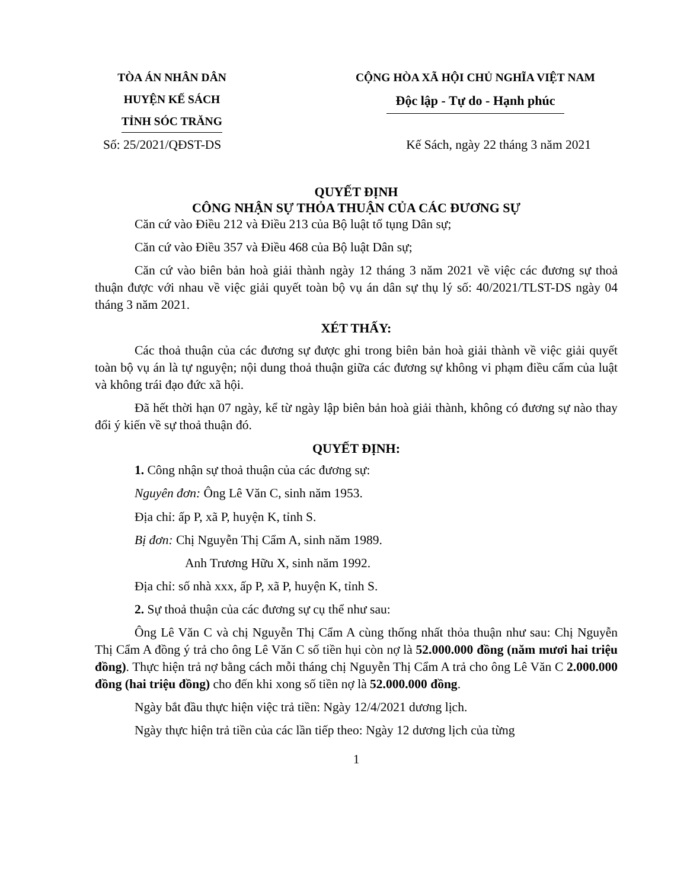TÒA ÁN NHÂN DÂN
HUYỆN KẾ SÁCH
TỈNH SÓC TRĂNG
CỘNG HÒA XÃ HỘI CHỦ NGHĨA VIỆT NAM
Độc lập - Tự do - Hạnh phúc
Số: 25/2021/QĐST-DS Kế Sách, ngày 22 tháng 3 năm 2021
QUYẾT ĐỊNH
CÔNG NHẬN SỰ THỎA THUẬN CỦA CÁC ĐƯƠNG SỰ
Căn cứ vào Điều 212 và Điều 213 của Bộ luật tố tụng Dân sự;
Căn cứ vào Điều 357 và Điều 468 của Bộ luật Dân sự;
Căn cứ vào biên bản hoà giải thành ngày 12 tháng 3 năm 2021 về việc các đương sự thoả thuận được với nhau về việc giải quyết toàn bộ vụ án dân sự thụ lý số: 40/2021/TLST-DS ngày 04 tháng 3 năm 2021.
XÉT THẤY:
Các thoả thuận của các đương sự được ghi trong biên bản hoà giải thành về việc giải quyết toàn bộ vụ án là tự nguyện; nội dung thoả thuận giữa các đương sự không vi phạm điều cấm của luật và không trái đạo đức xã hội.
Đã hết thời hạn 07 ngày, kể từ ngày lập biên bản hoà giải thành, không có đương sự nào thay đổi ý kiến về sự thoả thuận đó.
QUYẾT ĐỊNH:
1. Công nhận sự thoả thuận của các đương sự:
Nguyên đơn: Ông Lê Văn C, sinh năm 1953.
Địa chỉ: ấp P, xã P, huyện K, tỉnh S.
Bị đơn: Chị Nguyễn Thị Cẩm A, sinh năm 1989.
Anh Trương Hữu X, sinh năm 1992.
Địa chỉ: số nhà xxx, ấp P, xã P, huyện K, tỉnh S.
2. Sự thoả thuận của các đương sự cụ thể như sau:
Ông Lê Văn C và chị Nguyễn Thị Cẩm A cùng thống nhất thỏa thuận như sau: Chị Nguyễn Thị Cẩm A đồng ý trả cho ông Lê Văn C số tiền hụi còn nợ là 52.000.000 đồng (năm mươi hai triệu đồng). Thực hiện trả nợ bằng cách mỗi tháng chị Nguyễn Thị Cẩm A trả cho ông Lê Văn C 2.000.000 đồng (hai triệu đồng) cho đến khi xong số tiền nợ là 52.000.000 đồng.
Ngày bắt đầu thực hiện việc trả tiền: Ngày 12/4/2021 dương lịch.
Ngày thực hiện trả tiền của các lần tiếp theo: Ngày 12 dương lịch của từng
1